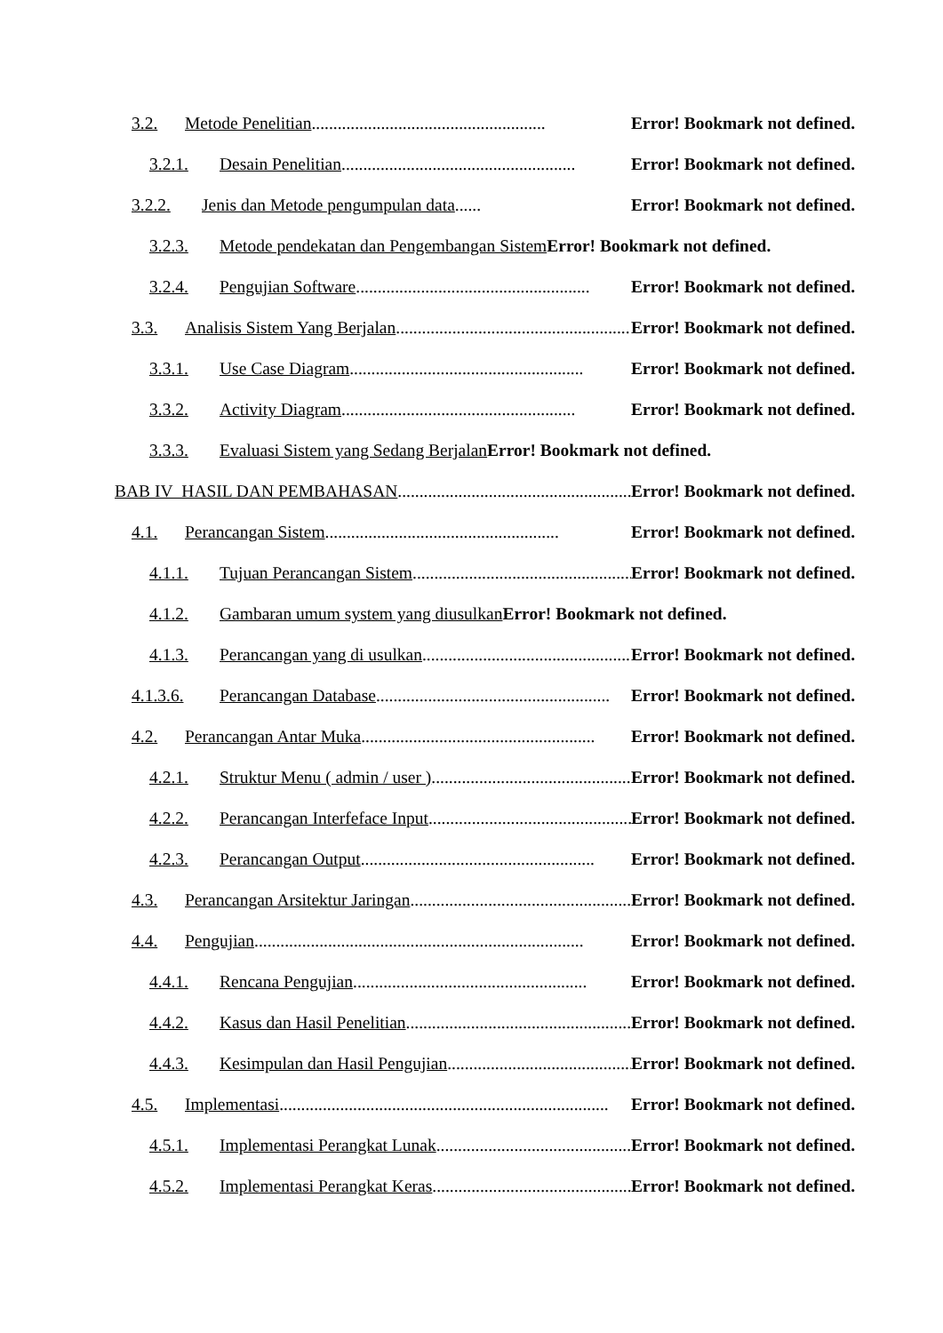3.2. Metode Penelitian...................................................... Error! Bookmark not defined.
3.2.1. Desain Penelitian ...................................................... Error! Bookmark not defined.
3.2.2. Jenis dan Metode pengumpulan data...... Error! Bookmark not defined.
3.2.3. Metode pendekatan dan Pengembangan Sistem Error! Bookmark not defined.
3.2.4. Pengujian Software ...................................................... Error! Bookmark not defined.
3.3. Analisis Sistem Yang Berjalan...................................................... Error! Bookmark not defined.
3.3.1. Use Case Diagram...................................................... Error! Bookmark not defined.
3.3.2. Activity Diagram ...................................................... Error! Bookmark not defined.
3.3.3. Evaluasi Sistem yang Sedang Berjalan Error! Bookmark not defined.
BAB IV HASIL DAN PEMBAHASAN ...................................................... Error! Bookmark not defined.
4.1. Perancangan Sistem...................................................... Error! Bookmark not defined.
4.1.1. Tujuan Perancangan Sistem ...................................................... Error! Bookmark not defined.
4.1.2. Gambaran umum system yang diusulkan Error! Bookmark not defined.
4.1.3. Perancangan yang di usulkan...................................................... Error! Bookmark not defined.
4.1.3.6. Perancangan Database ...................................................... Error! Bookmark not defined.
4.2. Perancangan Antar Muka ...................................................... Error! Bookmark not defined.
4.2.1. Struktur Menu ( admin / user )...................................................... Error! Bookmark not defined.
4.2.2. Perancangan Interfeface Input ...................................................... Error! Bookmark not defined.
4.2.3. Perancangan Output ...................................................... Error! Bookmark not defined.
4.3. Perancangan Arsitektur Jaringan...................................................... Error! Bookmark not defined.
4.4. Pengujian............................................................................ Error! Bookmark not defined.
4.4.1. Rencana Pengujian...................................................... Error! Bookmark not defined.
4.4.2. Kasus dan Hasil Penelitian...................................................... Error! Bookmark not defined.
4.4.3. Kesimpulan dan Hasil Pengujian ...................................................... Error! Bookmark not defined.
4.5. Implementasi ............................................................................ Error! Bookmark not defined.
4.5.1. Implementasi Perangkat Lunak...................................................... Error! Bookmark not defined.
4.5.2. Implementasi Perangkat Keras ...................................................... Error! Bookmark not defined.